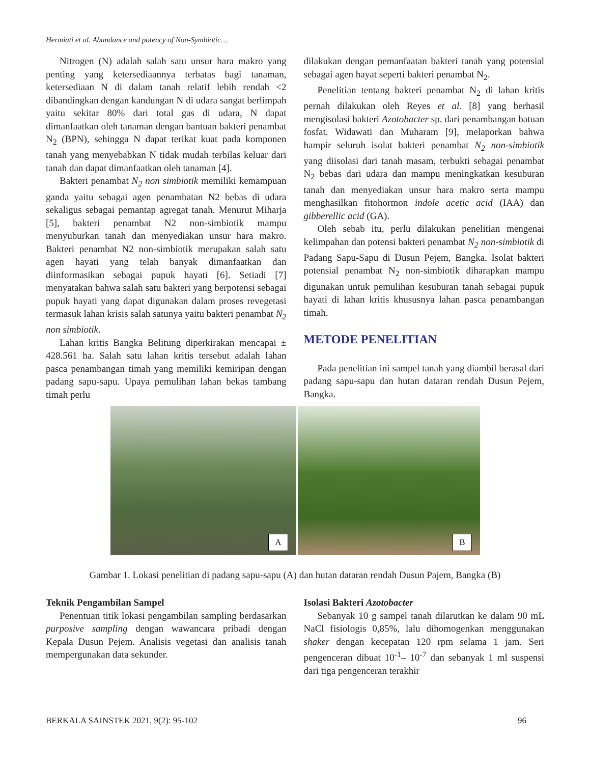Hermiati et al, Abundance and potency of Non-Symbiotic…
Nitrogen (N) adalah salah satu unsur hara makro yang penting yang ketersediaannya terbatas bagi tanaman, ketersediaan N di dalam tanah relatif lebih rendah <2 dibandingkan dengan kandungan N di udara sangat berlimpah yaitu sekitar 80% dari total gas di udara, N dapat dimanfaatkan oleh tanaman dengan bantuan bakteri penambat N<sub>2</sub> (BPN), sehingga N dapat terikat kuat pada komponen tanah yang menyebabkan N tidak mudah terbilas keluar dari tanah dan dapat dimanfaatkan oleh tanaman [4].
Bakteri penambat N<sub>2</sub> non simbiotik memiliki kemampuan ganda yaitu sebagai agen penambatan N2 bebas di udara sekaligus sebagai pemantap agregat tanah. Menurut Miharja [5], bakteri penambat N2 non-simbiotik mampu menyuburkan tanah dan menyediakan unsur hara makro. Bakteri penambat N2 non-simbiotik merupakan salah satu agen hayati yang telah banyak dimanfaatkan dan diinformasikan sebagai pupuk hayati [6]. Setiadi [7] menyatakan bahwa salah satu bakteri yang berpotensi sebagai pupuk hayati yang dapat digunakan dalam proses revegetasi termasuk lahan krisis salah satunya yaitu bakteri penambat N<sub>2</sub> non simbiotik.
Lahan kritis Bangka Belitung diperkirakan mencapai ± 428.561 ha. Salah satu lahan kritis tersebut adalah lahan pasca penambangan timah yang memiliki kemiripan dengan padang sapu-sapu. Upaya pemulihan lahan bekas tambang timah perlu
dilakukan dengan pemanfaatan bakteri tanah yang potensial sebagai agen hayat seperti bakteri penambat N<sub>2</sub>.
Penelitian tentang bakteri penambat N<sub>2</sub> di lahan kritis pernah dilakukan oleh Reyes et al. [8] yang berhasil mengisolasi bakteri Azotobacter sp. dari penambangan batuan fosfat. Widawati dan Muharam [9], melaporkan bahwa hampir seluruh isolat bakteri penambat N<sub>2</sub> non-simbiotik yang diisolasi dari tanah masam, terbukti sebagai penambat N<sub>2</sub> bebas dari udara dan mampu meningkatkan kesuburan tanah dan menyediakan unsur hara makro serta mampu menghasilkan fitohormon indole acetic acid (IAA) dan gibberellic acid (GA).
Oleh sebab itu, perlu dilakukan penelitian mengenai kelimpahan dan potensi bakteri penambat N<sub>2</sub> non-simbiotik di Padang Sapu-Sapu di Dusun Pejem, Bangka. Isolat bakteri potensial penambat N<sub>2</sub> non-simbiotik diharapkan mampu digunakan untuk pemulihan kesuburan tanah sebagai pupuk hayati di lahan kritis khususnya lahan pasca penambangan timah.
METODE PENELITIAN
Pada penelitian ini sampel tanah yang diambil berasal dari padang sapu-sapu dan hutan dataran rendah Dusun Pejem, Bangka.
A
B
Gambar 1. Lokasi penelitian di padang sapu-sapu (A) dan hutan dataran rendah Dusun Pajem, Bangka (B)
Teknik Pengambilan Sampel
Penentuan titik lokasi pengambilan sampling berdasarkan purposive sampling dengan wawancara pribadi dengan Kepala Dusun Pejem. Analisis vegetasi dan analisis tanah mempergunakan data sekunder.
Isolasi Bakteri Azotobacter
Sebanyak 10 g sampel tanah dilarutkan ke dalam 90 mL NaCl fisiologis 0,85%, lalu dihomogenkan menggunakan shaker dengan kecepatan 120 rpm selama 1 jam. Seri pengenceran dibuat 10<sup>-1</sup>– 10<sup>-7</sup> dan sebanyak 1 ml suspensi dari tiga pengenceran terakhir
BERKALA SAINSTEK 2021, 9(2): 95-102 96